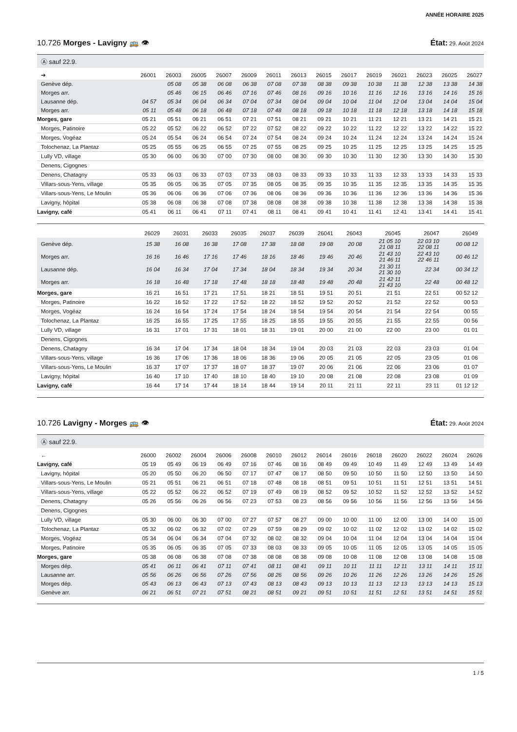ANNÉE HORAIRE 2025
10.726 Morges - Lavigny 🚌 👁 État: 29. Août 2024
Ⓐ sauf 22.9.
| ➔ | 26001 | 26003 | 26005 | 26007 | 26009 | 26011 | 26013 | 26015 | 26017 | 26019 | 26021 | 26023 | 26025 | 26027 |
| --- | --- | --- | --- | --- | --- | --- | --- | --- | --- | --- | --- | --- | --- | --- |
| Genève dép. | | 05 08 | 05 38 | 06 08 | 06 38 | 07 08 | 07 38 | 08 38 | 09 38 | 10 38 | 11 38 | 12 38 | 13 38 | 14 38 |
| Morges arr. | | 05 46 | 06 15 | 06 46 | 07 16 | 07 46 | 08 16 | 09 16 | 10 16 | 11 16 | 12 16 | 13 16 | 14 16 | 15 16 |
| Lausanne dép. | 04 57 | 05 34 | 06 04 | 06 34 | 07 04 | 07 34 | 08 04 | 09 04 | 10 04 | 11 04 | 12 04 | 13 04 | 14 04 | 15 04 |
| Morges arr. | 05 11 | 05 48 | 06 18 | 06 48 | 07 18 | 07 48 | 08 18 | 09 18 | 10 18 | 11 18 | 12 18 | 13 18 | 14 18 | 15 18 |
| Morges, gare | 05 21 | 05 51 | 06 21 | 06 51 | 07 21 | 07 51 | 08 21 | 09 21 | 10 21 | 11 21 | 12 21 | 13 21 | 14 21 | 15 21 |
| Morges, Patinoire | 05 22 | 05 52 | 06 22 | 06 52 | 07 22 | 07 52 | 08 22 | 09 22 | 10 22 | 11 22 | 12 22 | 13 22 | 14 22 | 15 22 |
| Morges, Vogéaz | 05 24 | 05 54 | 06 24 | 06 54 | 07 24 | 07 54 | 08 24 | 09 24 | 10 24 | 11 24 | 12 24 | 13 24 | 14 24 | 15 24 |
| Tolochenaz, La Plantaz | 05 25 | 05 55 | 06 25 | 06 55 | 07 25 | 07 55 | 08 25 | 09 25 | 10 25 | 11 25 | 12 25 | 13 25 | 14 25 | 15 25 |
| Lully VD, village | 05 30 | 06 00 | 06 30 | 07 00 | 07 30 | 08 00 | 08 30 | 09 30 | 10 30 | 11 30 | 12 30 | 13 30 | 14 30 | 15 30 |
| Denens, Cigognes | | | | | | | | | | | | | | |
| Denens, Chatagny | 05 33 | 06 03 | 06 33 | 07 03 | 07 33 | 08 03 | 08 33 | 09 33 | 10 33 | 11 33 | 12 33 | 13 33 | 14 33 | 15 33 |
| Villars-sous-Yens, village | 05 35 | 06 05 | 06 35 | 07 05 | 07 35 | 08 05 | 08 35 | 09 35 | 10 35 | 11 35 | 12 35 | 13 35 | 14 35 | 15 35 |
| Villars-sous-Yens, Le Moulin | 05 36 | 06 06 | 06 36 | 07 06 | 07 36 | 08 06 | 08 36 | 09 36 | 10 36 | 11 36 | 12 36 | 13 36 | 14 36 | 15 36 |
| Lavigny, hôpital | 05 38 | 06 08 | 06 38 | 07 08 | 07 38 | 08 08 | 08 38 | 09 38 | 10 38 | 11 38 | 12 38 | 13 38 | 14 38 | 15 38 |
| Lavigny, café | 05 41 | 06 11 | 06 41 | 07 11 | 07 41 | 08 11 | 08 41 | 09 41 | 10 41 | 11 41 | 12 41 | 13 41 | 14 41 | 15 41 |
| | 26029 | 26031 | 26033 | 26035 | 26037 | 26039 | 26041 | 26043 | 26045 | 26047 | 26049 | |
| --- | --- | --- | --- | --- | --- | --- | --- | --- | --- | --- | --- | --- |
| Genève dép. | 15 38 | 16 08 | 16 38 | 17 08 | 17 38 | 18 08 | 19 08 | 20 08 | 21 05 10 21 08 11 | 22 03 10 22 08 11 | 00 08 12 | |
| Morges arr. | 16 16 | 16 46 | 17 16 | 17 46 | 18 16 | 18 46 | 19 46 | 20 46 | 21 43 10 21 46 11 | 22 43 10 22 46 11 | 00 46 12 | |
| Lausanne dép. | 16 04 | 16 34 | 17 04 | 17 34 | 18 04 | 18 34 | 19 34 | 20 34 | 21 30 11 21 30 10 | 22 34 | 00 34 12 | |
| Morges arr. | 16 18 | 16 48 | 17 18 | 17 48 | 18 18 | 18 48 | 19 48 | 20 48 | 21 42 11 21 43 10 | 22 48 | 00 48 12 | |
| Morges, gare | 16 21 | 16 51 | 17 21 | 17 51 | 18 21 | 18 51 | 19 51 | 20 51 | 21 51 | 22 51 | 00 52 12 | |
| Morges, Patinoire | 16 22 | 16 52 | 17 22 | 17 52 | 18 22 | 18 52 | 19 52 | 20 52 | 21 52 | 22 52 | 00 53 | |
| Morges, Vogéaz | 16 24 | 16 54 | 17 24 | 17 54 | 18 24 | 18 54 | 19 54 | 20 54 | 21 54 | 22 54 | 00 55 | |
| Tolochenaz, La Plantaz | 16 25 | 16 55 | 17 25 | 17 55 | 18 25 | 18 55 | 19 55 | 20 55 | 21 55 | 22 55 | 00 56 | |
| Lully VD, village | 16 31 | 17 01 | 17 31 | 18 01 | 18 31 | 19 01 | 20 00 | 21 00 | 22 00 | 23 00 | 01 01 | |
| Denens, Cigognes | | | | | | | | | | | | |
| Denens, Chatagny | 16 34 | 17 04 | 17 34 | 18 04 | 18 34 | 19 04 | 20 03 | 21 03 | 22 03 | 23 03 | 01 04 | |
| Villars-sous-Yens, village | 16 36 | 17 06 | 17 36 | 18 06 | 18 36 | 19 06 | 20 05 | 21 05 | 22 05 | 23 05 | 01 06 | |
| Villars-sous-Yens, Le Moulin | 16 37 | 17 07 | 17 37 | 18 07 | 18 37 | 19 07 | 20 06 | 21 06 | 22 06 | 23 06 | 01 07 | |
| Lavigny, hôpital | 16 40 | 17 10 | 17 40 | 18 10 | 18 40 | 19 10 | 20 08 | 21 08 | 22 08 | 23 08 | 01 09 | |
| Lavigny, café | 16 44 | 17 14 | 17 44 | 18 14 | 18 44 | 19 14 | 20 11 | 21 11 | 22 11 | 23 11 | 01 12 12 | |
10.726 Lavigny - Morges 🚌 👁 État: 29. Août 2024
Ⓐ sauf 22.9.
| ← | 26000 | 26002 | 26004 | 26006 | 26008 | 26010 | 26012 | 26014 | 26016 | 26018 | 26020 | 26022 | 26024 | 26026 |
| --- | --- | --- | --- | --- | --- | --- | --- | --- | --- | --- | --- | --- | --- | --- |
| Lavigny, café | 05 19 | 05 49 | 06 19 | 06 49 | 07 16 | 07 46 | 08 16 | 08 49 | 09 49 | 10 49 | 11 49 | 12 49 | 13 49 | 14 49 |
| Lavigny, hôpital | 05 20 | 05 50 | 06 20 | 06 50 | 07 17 | 07 47 | 08 17 | 08 50 | 09 50 | 10 50 | 11 50 | 12 50 | 13 50 | 14 50 |
| Villars-sous-Yens, Le Moulin | 05 21 | 05 51 | 06 21 | 06 51 | 07 18 | 07 48 | 08 18 | 08 51 | 09 51 | 10 51 | 11 51 | 12 51 | 13 51 | 14 51 |
| Villars-sous-Yens, village | 05 22 | 05 52 | 06 22 | 06 52 | 07 19 | 07 49 | 08 19 | 08 52 | 09 52 | 10 52 | 11 52 | 12 52 | 13 52 | 14 52 |
| Denens, Chatagny | 05 26 | 05 56 | 06 26 | 06 56 | 07 23 | 07 53 | 08 23 | 08 56 | 09 56 | 10 56 | 11 56 | 12 56 | 13 56 | 14 56 |
| Denens, Cigognes | | | | | | | | | | | | | | |
| Lully VD, village | 05 30 | 06 00 | 06 30 | 07 00 | 07 27 | 07 57 | 08 27 | 09 00 | 10 00 | 11 00 | 12 00 | 13 00 | 14 00 | 15 00 |
| Tolochenaz, La Plantaz | 05 32 | 06 02 | 06 32 | 07 02 | 07 29 | 07 59 | 08 29 | 09 02 | 10 02 | 11 02 | 12 02 | 13 02 | 14 02 | 15 02 |
| Morges, Vogéaz | 05 34 | 06 04 | 06 34 | 07 04 | 07 32 | 08 02 | 08 32 | 09 04 | 10 04 | 11 04 | 12 04 | 13 04 | 14 04 | 15 04 |
| Morges, Patinoire | 05 35 | 06 05 | 06 35 | 07 05 | 07 33 | 08 03 | 08 33 | 09 05 | 10 05 | 11 05 | 12 05 | 13 05 | 14 05 | 15 05 |
| Morges, gare | 05 38 | 06 08 | 06 38 | 07 08 | 07 38 | 08 08 | 08 38 | 09 08 | 10 08 | 11 08 | 12 08 | 13 08 | 14 08 | 15 08 |
| Morges dép. | 05 41 | 06 11 | 06 41 | 07 11 | 07 41 | 08 11 | 08 41 | 09 11 | 10 11 | 11 11 | 12 11 | 13 11 | 14 11 | 15 11 |
| Lausanne arr. | 05 56 | 06 26 | 06 56 | 07 26 | 07 56 | 08 26 | 08 56 | 09 26 | 10 26 | 11 26 | 12 26 | 13 26 | 14 26 | 15 26 |
| Morges dép. | 05 43 | 06 13 | 06 43 | 07 13 | 07 43 | 08 13 | 08 43 | 09 13 | 10 13 | 11 13 | 12 13 | 13 13 | 14 13 | 15 13 |
| Genève arr. | 06 21 | 06 51 | 07 21 | 07 51 | 08 21 | 08 51 | 09 21 | 09 51 | 10 51 | 11 51 | 12 51 | 13 51 | 14 51 | 15 51 |
1 / 5